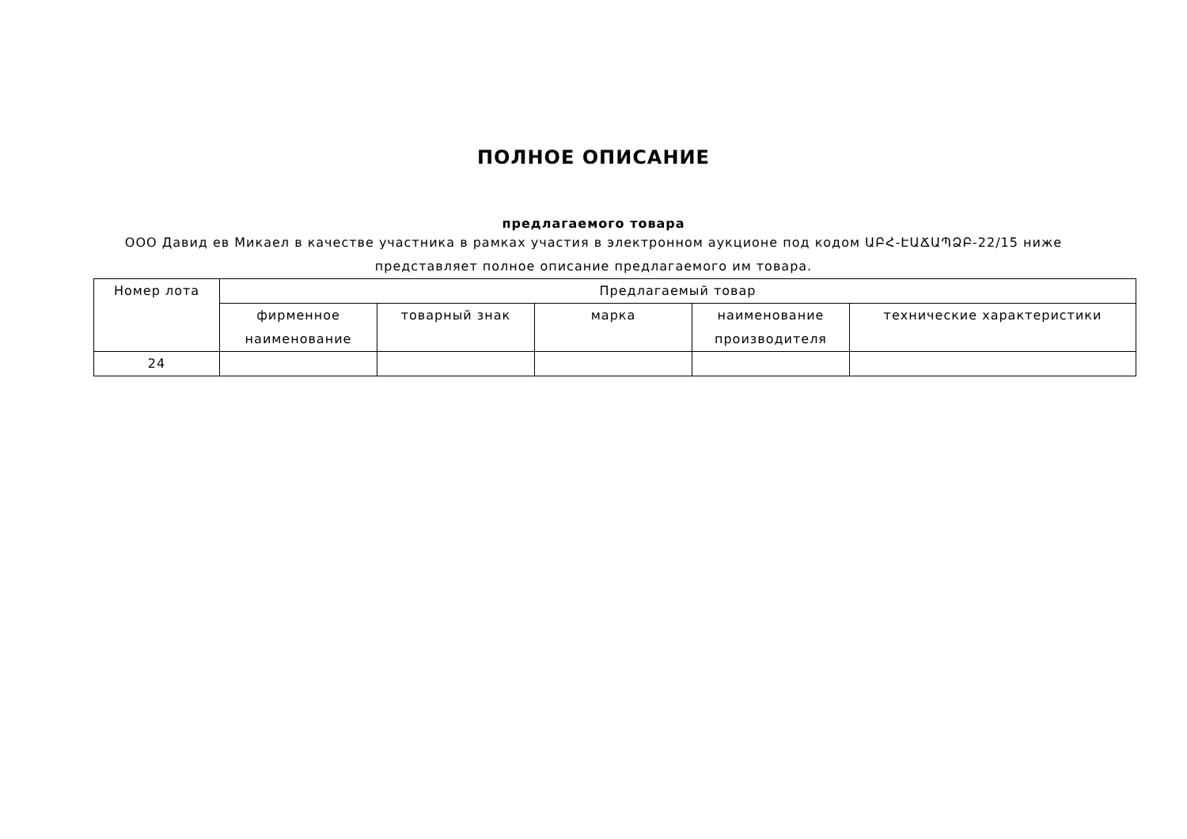ПОЛНОЕ ОПИСАНИЕ
предлагаемого товара
ООО Давид ев Микаел в качестве участника в рамках участия в электронном аукционе под кодом ԱԲՀ-ԷԱՃԱՊՁԲ-22/15 ниже представляет полное описание предлагаемого им товара.
| Номер лота | Предлагаемый товар | | | | |
| --- | --- | --- | --- | --- | --- |
| | фирменное наименование | товарный знак | марка | наименование производителя | технические характеристики |
| 24 | | | | | |